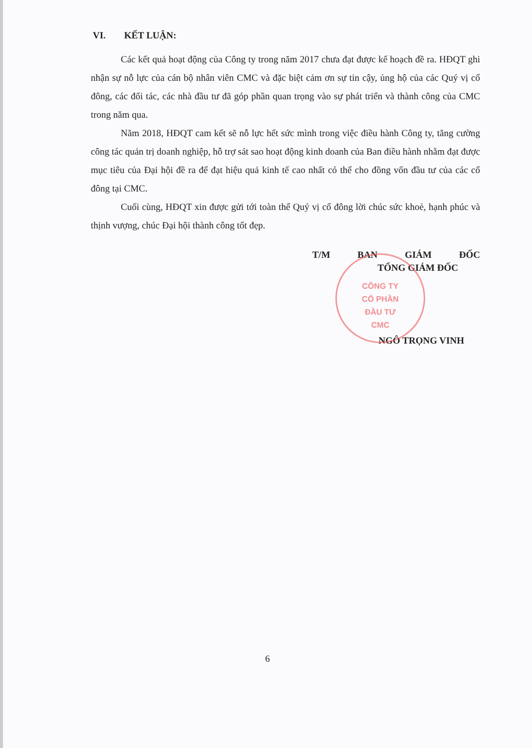VI. KẾT LUẬN:
Các kết quả hoạt động của Công ty trong năm 2017 chưa đạt được kế hoạch đề ra. HĐQT ghi nhận sự nỗ lực của cán bộ nhân viên CMC và đặc biệt cảm ơn sự tin cậy, ủng hộ của các Quý vị cổ đông, các đối tác, các nhà đầu tư đã góp phần quan trọng vào sự phát triển và thành công của CMC trong năm qua.
Năm 2018, HĐQT cam kết sẽ nỗ lực hết sức mình trong việc điều hành Công ty, tăng cường công tác quản trị doanh nghiệp, hỗ trợ sát sao hoạt động kinh doanh của Ban điều hành nhằm đạt được mục tiêu của Đại hội đề ra để đạt hiệu quả kinh tế cao nhất có thể cho đồng vốn đầu tư của các cổ đông tại CMC.
Cuối cùng, HĐQT xin được gửi tới toàn thể Quý vị cổ đông lời chúc sức khoẻ, hạnh phúc và thịnh vượng, chúc Đại hội thành công tốt đẹp.
CÔNG TY
CỔ PHẦN
ĐẦU TƯ
CMC
T/M BAN GIÁM ĐỐC
TỔNG GIÁM ĐỐC
NGÔ TRỌNG VINH
6